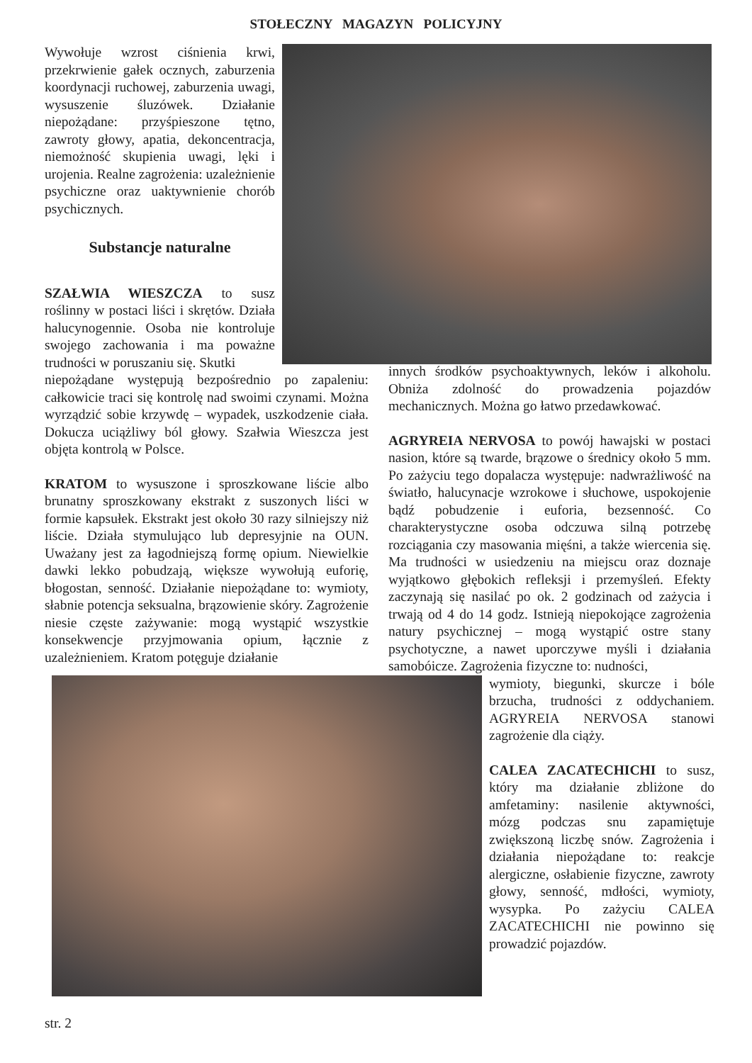STOŁECZNY MAGAZYN POLICYJNY
Wywołuje wzrost ciśnienia krwi, przekrwienie gałek ocznych, zaburzenia koordynacji ruchowej, zaburzenia uwagi, wysuszenie śluzówek. Działanie niepożądane: przyśpieszone tętno, zawroty głowy, apatia, dekoncentracja, niemożność skupienia uwagi, lęki i urojenia. Realne zagrożenia: uzależnienie psychiczne oraz uaktywnienie chorób psychicznych.
Substancje naturalne
SZAŁWIA WIESZCZA to susz roślinny w postaci liści i skrętów. Działa halucynogennie. Osoba nie kontroluje swojego zachowania i ma poważne trudności w poruszaniu się. Skutki
niepożądane występują bezpośrednio po zapaleniu: całkowicie traci się kontrolę nad swoimi czynami. Można wyrządzić sobie krzywdę – wypadek, uszkodzenie ciała. Dokucza uciążliwy ból głowy. Szałwia Wieszcza jest objęta kontrolą w Polsce.
KRATOM to wysuszone i sproszkowane liście albo brunatny sproszkowany ekstrakt z suszonych liści w formie kapsułek. Ekstrakt jest około 30 razy silniejszy niż liście. Działa stymulująco lub depresyjnie na OUN. Uważany jest za łagodniejszą formę opium. Niewielkie dawki lekko pobudzają, większe wywołują euforię, błogostan, senność. Działanie niepożądane to: wymioty, słabnie potencja seksualna, brązowienie skóry. Zagrożenie niesie częste zażywanie: mogą wystąpić wszystkie konsekwencje przyjmowania opium, łącznie z uzależnieniem. Kratom potęguje działanie
innych środków psychoaktywnych, leków i alkoholu. Obniża zdolność do prowadzenia pojazdów mechanicznych. Można go łatwo przedawkować.
AGRYREIA NERVOSA to powój hawajski w postaci nasion, które są twarde, brązowe o średnicy około 5 mm. Po zażyciu tego dopalacza występuje: nadwrażliwość na światło, halucynacje wzrokowe i słuchowe, uspokojenie bądź pobudzenie i euforia, bezsenność. Co charakterystyczne osoba odczuwa silną potrzebę rozciągania czy masowania mięśni, a także wiercenia się. Ma trudności w usiedzeniu na miejscu oraz doznaje wyjątkowo głębokich refleksji i przemyśleń. Efekty zaczynają się nasilać po ok. 2 godzinach od zażycia i trwają od 4 do 14 godz. Istnieją niepokojące zagrożenia natury psychicznej – mogą wystąpić ostre stany psychotyczne, a nawet uporczywe myśli i działania samobóicze. Zagrożenia fizyczne to: nudności,
wymioty, biegunki, skurcze i bóle brzucha, trudności z oddychaniem. AGRYREIA NERVOSA stanowi zagrożenie dla ciąży.
CALEA ZACATECHICHI to susz, który ma działanie zbliżone do amfetaminy: nasilenie aktywności, mózg podczas snu zapamiętuje zwiększoną liczbę snów. Zagrożenia i działania niepożądane to: reakcje alergiczne, osłabienie fizyczne, zawroty głowy, senność, mdłości, wymioty, wysypka. Po zażyciu CALEA ZACATECHICHI nie powinno się prowadzić pojazdów.
str. 2